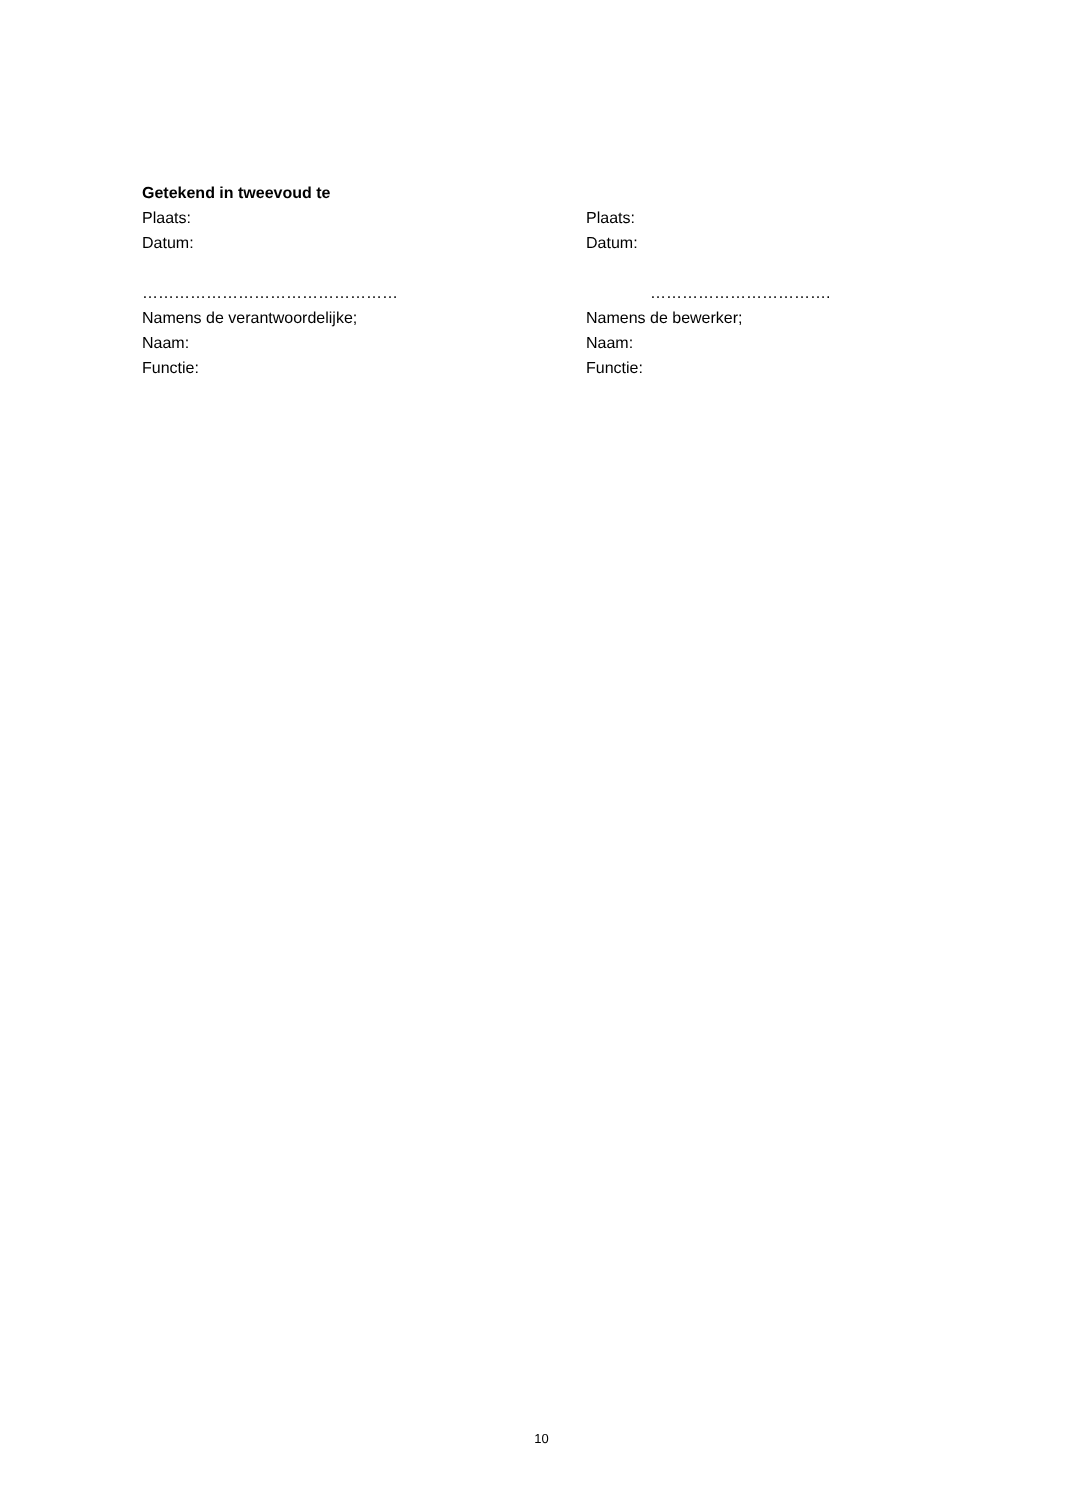Getekend in tweevoud te
Plaats: Plaats:
Datum: Datum:
………………………………………… …………………………….
Namens de verantwoordelijke; Namens de bewerker;
Naam: Naam:
Functie: Functie:
10